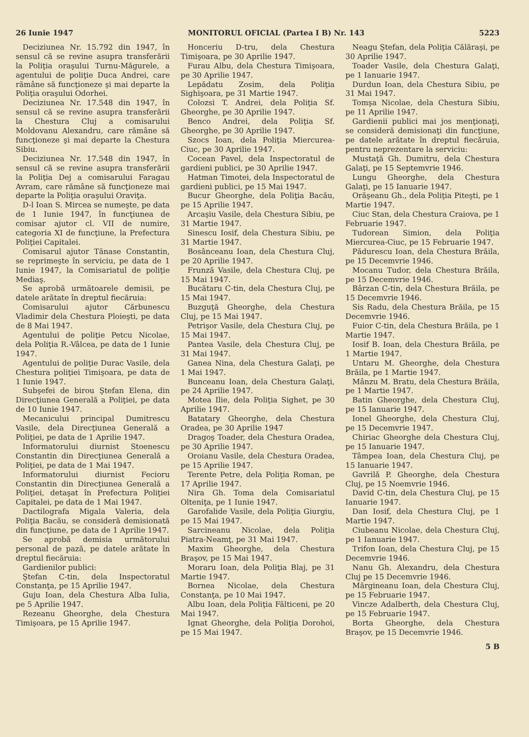26 Iunie 1947 MONITORUL OFICIAL (Partea I B) Nr. 143 5223
Deciziunea Nr. 15.792 din 1947, în sensul că se revine asupra transferării la Poliţia oraşului Turnu-Măgurele, a agentului de poliţie Duca Andrei, care rămâne să funcţioneze şi mai departe la Poliţia oraşului Odorhei.
Deciziunea Nr. 17.548 din 1947, în sensul că se revine asupra transferării la Chestura Cluj a comisarului Moldovanu Alexandru, care rămâne să funcţioneze şi mai departe la Chestura Sibiu.
Deciziunea Nr. 17.548 din 1947, în sensul că se revine asupra transferării la Poliţia Dej a comisarului Faragau Avram, care rămâne să funcţioneze mai departe la Poliţia oraşului Oraviţa.
D-l Ioan S. Mircea se numeşte, pe data de 1 Iunie 1947, în funcţiunea de comisar ajutor cl. VII de numire, categoria XI de funcţiune, la Prefectura Poliţiei Capitalei.
Comisarul ajutor Tănase Constantin, se reprimeşte în serviciu, pe data de 1 Iunie 1947, la Comisariatul de poliţie Mediaş.
Se aprobă următoarele demisii, pe datele arătate în dreptul fiecăruia:
Comisarului ajutor Cărbunescu Vladimir dela Chestura Ploieşti, pe data de 8 Mai 1947.
Agentului de poliţie Petcu Nicolae, dela Poliţia R.-Vâlcea, pe data de 1 Iunie 1947.
Agentului de poliţie Durac Vasile, dela Chestura poliţiei Timişoara, pe data de 1 Iunie 1947.
Subşefei de birou Ştefan Elena, din Direcţiunea Generală a Poliţiei, pe data de 10 Iunie 1947.
Mecanicului principal Dumitrescu Vasile, dela Direcţiunea Generală a Poliţiei, pe data de 1 Aprilie 1947.
Informatorului diurnist Stoenescu Constantin din Direcţiunea Generală a Poliţiei, pe data de 1 Mai 1947.
Informatorului diurnist Fecioru Constantin din Direcţiunea Generală a Poliţiei, detaşat în Prefectura Poliţiei Capitalei, pe data de 1 Mai 1947.
Dactilografa Migala Valeria, dela Poliţia Bacău, se consideră demisionată din funcţiune, pe data de 1 Aprilie 1947.
Se aprobă demisia următorului personal de pază, pe datele arătate în dreptul fiecăruia:
Gardienilor publici:
Ştefan C-tin, dela Inspectoratul Constanţa, pe 15 Aprilie 1947.
Guju Ioan, dela Chestura Alba Iulia, pe 5 Aprilie 1947.
Rezeanu Gheorghe, dela Chestura Timişoara, pe 15 Aprilie 1947.
Honceriu D-tru, dela Chestura Timişoara, pe 30 Aprilie 1947.
Furau Albu, dela Chestura Timişoara, pe 30 Aprilie 1947.
Lepădatu Zosim, dela Poliţia Sighişoara, pe 31 Martie 1947.
Colozsi T. Andrei, dela Poliţia Sf. Gheorghe, pe 30 Aprilie 1947.
Benco Andrei, dela Poliţia Sf. Gheorghe, pe 30 Aprilie 1947.
Szocs Ioan, dela Poliţia Miercurea-Ciuc, pe 30 Aprilie 1947.
Cocean Pavel, dela Inspectoratul de gardieni publici, pe 30 Aprilie 1947.
Hatman Timotei, dela Inspectoratul de gardieni publici, pe 15 Mai 1947.
Bucur Gheorghe, dela Poliţia Bacău, pe 15 Aprilie 1947.
Arcaşiu Vasile, dela Chestura Sibiu, pe 31 Martie 1947.
Sinescu Iosif, dela Chestura Sibiu, pe 31 Martie 1947.
Bosânceanu Ioan, dela Chestura Cluj, pe 20 Aprilie 1947.
Frunză Vasile, dela Chestura Cluj, pe 15 Mai 1947.
Bucătaru C-tin, dela Chestura Cluj, pe 15 Mai 1947.
Buzguţă Gheorghe, dela Chestura Cluj, pe 15 Mai 1947.
Petrişor Vasile, dela Chestura Cluj, pe 15 Mai 1947.
Pantea Vasile, dela Chestura Cluj, pe 31 Mai 1947.
Ganea Nina, dela Chestura Galaţi, pe 1 Mai 1947.
Bunceanu Ioan, dela Chestura Galaţi, pe 24 Aprilie 1947.
Motea Ilie, dela Poliţia Sighet, pe 30 Aprilie 1947.
Batatary Gheorghe, dela Chestura Oradea, pe 30 Aprilie 1947
Dragoş Toader, dela Chestura Oradea, pe 30 Aprilie 1947.
Oroianu Vasile, dela Chestura Oradea, pe 15 Aprilie 1947.
Terente Petre, dela Poliţia Roman, pe 17 Aprilie 1947.
Nira Gh. Toma dela Comisariatul Olteniţa, pe 1 Iunie 1947.
Garofalide Vasile, dela Poliţia Giurgiu, pe 15 Mai 1947.
Sarcineanu Nicolae, dela Poliţia Piatra-Neamţ, pe 31 Mai 1947.
Maxim Gheorghe, dela Chestura Braşov, pe 15 Mai 1947.
Moraru Ioan, dela Poliţia Blaj, pe 31 Martie 1947.
Bornea Nicolae, dela Chestura Constanţa, pe 10 Mai 1947.
Albu Ioan, dela Poliţia Fălticeni, pe 20 Mai 1947.
Ignat Gheorghe, dela Poliţia Dorohoi, pe 15 Mai 1947.
Neagu Ştefan, dela Poliţia Călăraşi, pe 30 Aprilie 1947.
Toader Vasile, dela Chestura Galaţi, pe 1 Ianuarie 1947.
Durdun Ioan, dela Chestura Sibiu, pe 31 Mai 1947.
Tomşa Nicolae, dela Chestura Sibiu, pe 11 Aprilie 1947.
Gardienii publici mai jos menţionaţi, se consideră demisionaţi din funcţiune, pe datele arătate în dreptul fiecăruia, pentru neprezentare la serviciu:
Mustaţă Gh. Dumitru, dela Chestura Galaţi, pe 15 Septemvrie 1946.
Lungu Gheorghe, dela Chestura Galaţi, pe 15 Ianuarie 1947.
Orăşeanu Gh., dela Poliţia Piteşti, pe 1 Martie 1947.
Ciuc Stan, dela Chestura Craiova, pe 1 Februarie 1947.
Tudorean Simion, dela Poliţia Miercurea-Ciuc, pe 15 Februarie 1947.
Pădurescu Ioan, dela Chestura Brăila, pe 15 Decemvrie 1946.
Mocanu Tudor, dela Chestura Brăila, pe 15 Decemvrie 1946.
Bârzan C-tin, dela Chestura Brăila, pe 15 Decemvrie 1946.
Sis Radu, dela Chestura Brăila, pe 15 Decemvrie 1946.
Fuior C-tin, dela Chestura Brăila, pe 1 Martie 1947.
Iosif B. Ioan, dela Chestura Brăila, pe 1 Martie 1947.
Untaru M. Gheorghe, dela Chestura Brăila, pe 1 Martie 1947.
Mânzu M. Bratu, dela Chestura Brăila, pe 1 Martie 1947.
Batin Gheorghe, dela Chestura Cluj, pe 15 Ianuarie 1947.
Ionel Gheorghe, dela Chestura Cluj, pe 15 Decemvrie 1947.
Chiriac Gheorghe dela Chestura Cluj, pe 15 Ianuarie 1947.
Tâmpea Ioan, dela Chestura Cluj, pe 15 Ianuarie 1947.
Gavrilă P. Gheorghe, dela Chestura Cluj, pe 15 Noemvrie 1946.
David C-tin, dela Chestura Cluj, pe 15 Ianuarie 1947.
Dan Iosif, dela Chestura Cluj, pe 1 Martie 1947.
Ciubeanu Nicolae, dela Chestura Cluj, pe 1 Ianuarie 1947.
Trifon Ioan, dela Chestura Cluj, pe 15 Decemvrie 1946.
Nanu Gh. Alexandru, dela Chestura Cluj pe 15 Decemvrie 1946.
Mărgineanu Ioan, dela Chestura Cluj, pe 15 Februarie 1947.
Vincze Adalberth, dela Chestura Cluj, pe 15 Februarie 1947.
Borta Gheorghe, dela Chestura Braşov, pe 15 Decemvrie 1946.
5 B